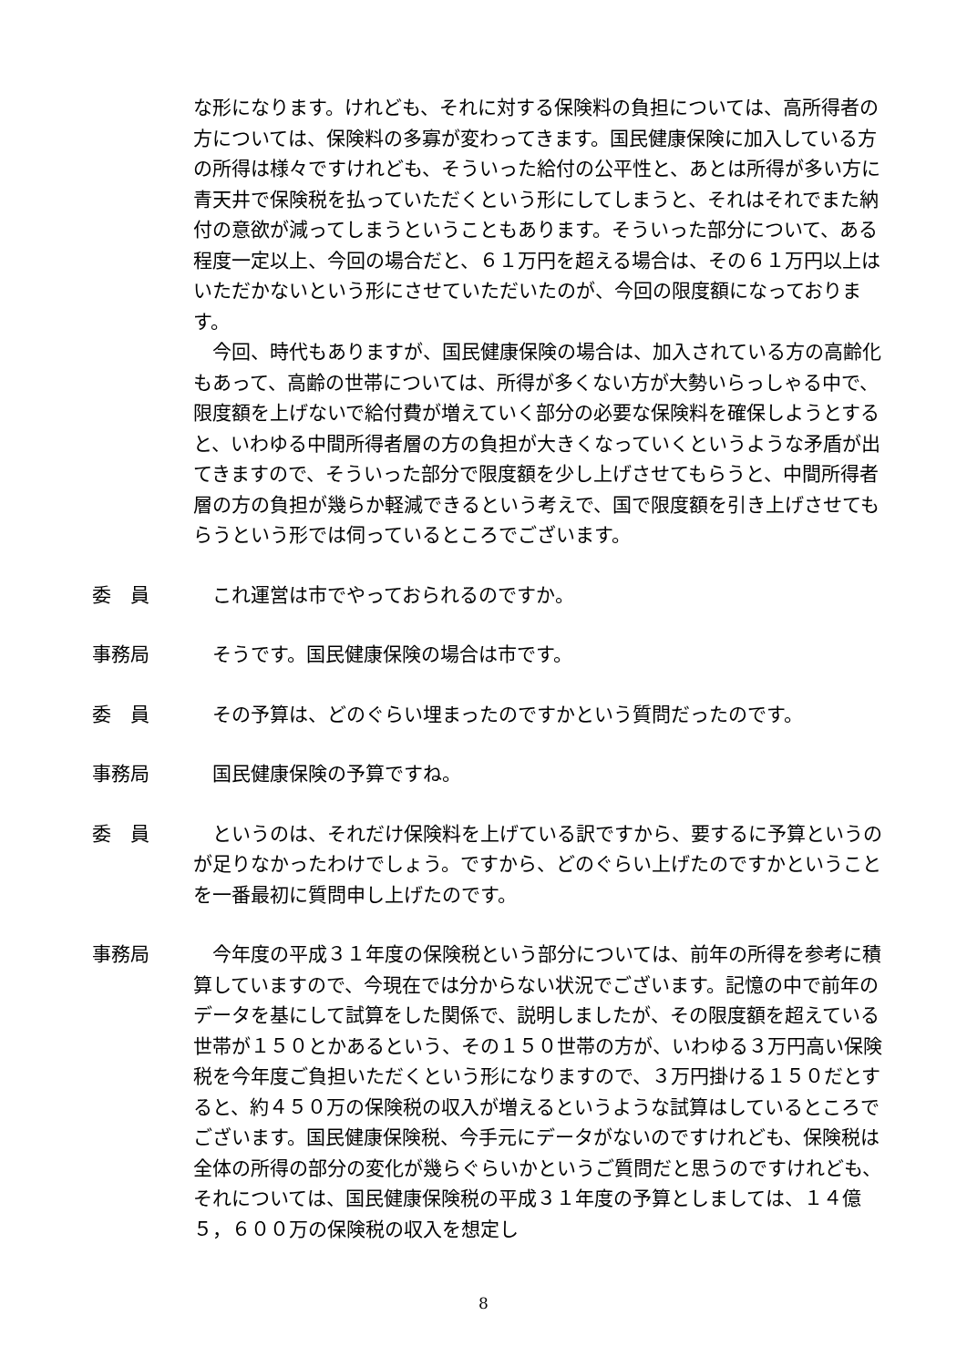な形になります。けれども、それに対する保険料の負担については、高所得者の方については、保険料の多寡が変わってきます。国民健康保険に加入している方の所得は様々ですけれども、そういった給付の公平性と、あとは所得が多い方に青天井で保険税を払っていただくという形にしてしまうと、それはそれでまた納付の意欲が減ってしまうということもあります。そういった部分について、ある程度一定以上、今回の場合だと、６１万円を超える場合は、その６１万円以上はいただかないという形にさせていただいたのが、今回の限度額になっております。
　今回、時代もありますが、国民健康保険の場合は、加入されている方の高齢化もあって、高齢の世帯については、所得が多くない方が大勢いらっしゃる中で、限度額を上げないで給付費が増えていく部分の必要な保険料を確保しようとすると、いわゆる中間所得者層の方の負担が大きくなっていくというような矛盾が出てきますので、そういった部分で限度額を少し上げさせてもらうと、中間所得者層の方の負担が幾らか軽減できるという考えで、国で限度額を引き上げさせてもらうという形では伺っているところでございます。
委　員 　これ運営は市でやっておられるのですか。
事務局 　そうです。国民健康保険の場合は市です。
委　員 　その予算は、どのぐらい埋まったのですかという質問だったのです。
事務局 　国民健康保険の予算ですね。
委　員 　というのは、それだけ保険料を上げている訳ですから、要するに予算というのが足りなかったわけでしょう。ですから、どのぐらい上げたのですかということを一番最初に質問申し上げたのです。
事務局 　今年度の平成３１年度の保険税という部分については、前年の所得を参考に積算していますので、今現在では分からない状況でございます。記憶の中で前年のデータを基にして試算をした関係で、説明しましたが、その限度額を超えている世帯が１５０とかあるという、その１５０世帯の方が、いわゆる３万円高い保険税を今年度ご負担いただくという形になりますので、３万円掛ける１５０だとすると、約４５０万の保険税の収入が増えるというような試算はしているところでございます。国民健康保険税、今手元にデータがないのですけれども、保険税は全体の所得の部分の変化が幾らぐらいかというご質問だと思うのですけれども、それについては、国民健康保険税の平成３１年度の予算としましては、１４億５，６００万の保険税の収入を想定し
8